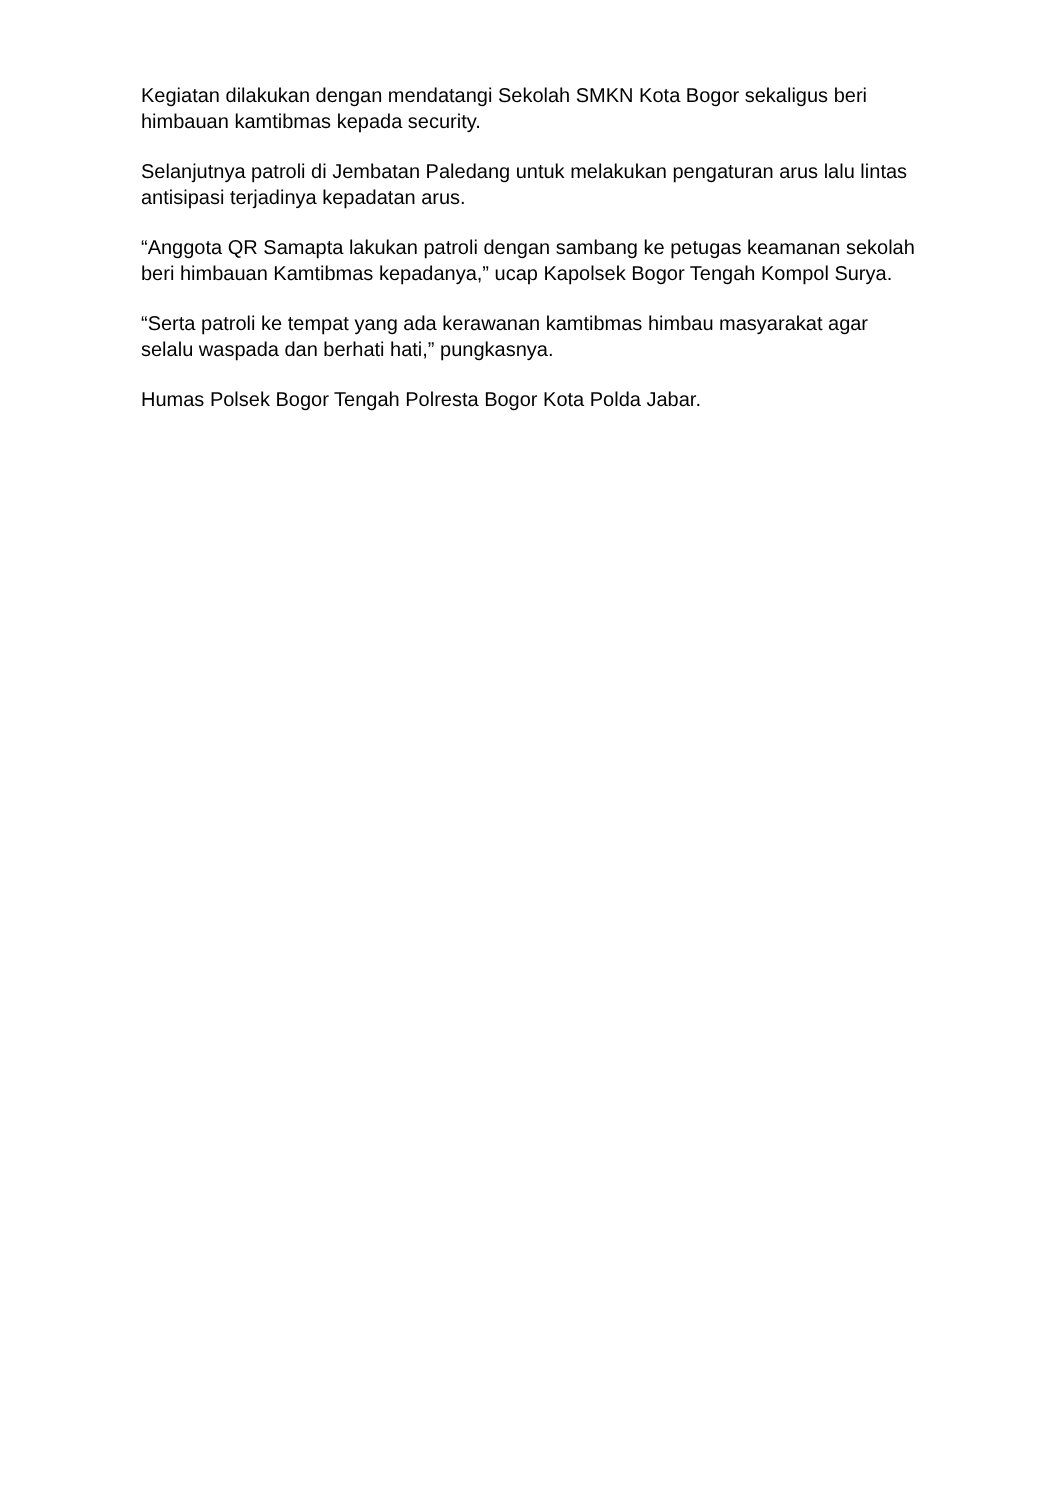Kegiatan dilakukan dengan mendatangi Sekolah SMKN Kota Bogor sekaligus beri himbauan kamtibmas kepada security.
Selanjutnya patroli di Jembatan Paledang untuk melakukan pengaturan arus lalu lintas antisipasi terjadinya kepadatan arus.
“Anggota QR Samapta lakukan patroli dengan sambang ke petugas keamanan sekolah beri himbauan Kamtibmas kepadanya,” ucap Kapolsek Bogor Tengah Kompol Surya.
“Serta patroli ke tempat yang ada kerawanan kamtibmas himbau masyarakat agar selalu waspada dan berhati hati,” pungkasnya.
Humas Polsek Bogor Tengah Polresta Bogor Kota Polda Jabar.